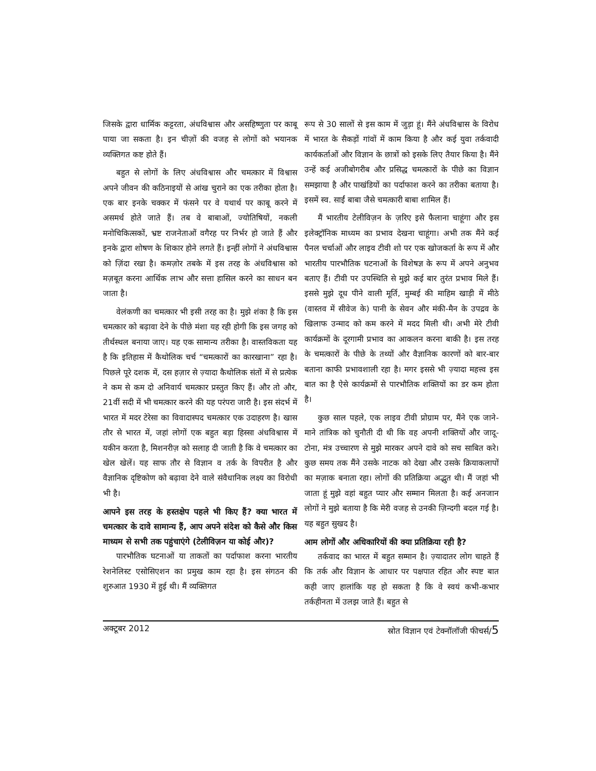जिसके द्वारा धार्मिक कट्टरता, अंधविश्वास और असहिष्णुता पर काबू पाया जा सकता है। इन चीज़ों की वजह से लोगों को भयानक व्यक्तिगत कष्ट होते हैं।
बहुत से लोगों के लिए अंधविश्वास और चमत्कार में विश्वास अपने जीवन की कठिनाइयों से आंख चुराने का एक तरीका होता है। एक बार इनके चक्कर में फंसने पर वे यथार्थ पर काबू करने में असमर्थ होते जाते हैं। तब वे बाबाओं, ज्योतिषियों, नकली मनोचिकित्सकों, भ्रष्ट राजनेताओं वगैरह पर निर्भर हो जाते हैं और इनके द्वारा शोषण के शिकार होने लगते हैं। इन्हीं लोगों ने अंधविश्वास को ज़िंदा रखा है। कमज़ोर तबके में इस तरह के अंधविश्वास को मज़बूत करना आर्थिक लाभ और सत्ता हासिल करने का साधन बन जाता है।
वेलंकणी का चमत्कार भी इसी तरह का है। मुझे शंका है कि इस चमत्कार को बढ़ावा देने के पीछे मंशा यह रही होगी कि इस जगह को तीर्थस्थल बनाया जाए। यह एक सामान्य तरीका है। वास्तविकता यह है कि इतिहास में कैथोलिक चर्च “चमत्कारों का कारखाना” रहा है। पिछले पूरे दशक में, दस हज़ार से ज़्यादा कैथोलिक संतों में से प्रत्येक ने कम से कम दो अनिवार्य चमत्कार प्रस्तुत किए हैं। और तो और, 21वीं सदी में भी चमत्कार करने की यह परंपरा जारी है। इस संदर्भ में भारत में मदर टेरेसा का विवादास्पद चमत्कार एक उदाहरण है। खास तौर से भारत में, जहां लोगों एक बहुत बड़ा हिस्सा अंधविश्वास में यकीन करता है, मिशनरीज़ को सलाह दी जाती है कि वे चमत्कार का खेल खेलें। यह साफ तौर से विज्ञान व तर्क के विपरीत है और वैज्ञानिक दृष्टिकोण को बढ़ावा देने वाले संवैधानिक लक्ष्य का विरोधी भी है।
आपने इस तरह के हस्तक्षेप पहले भी किए हैं? क्या भारत में चमत्कार के दावे सामान्य हैं, आप अपने संदेश को कैसे और किस माध्यम से सभी तक पहुंचाएंगे (टेलीविज़न या कोई और)?
पारभौतिक घटनाओं या ताकतों का पर्दाफाश करना भारतीय रेशनेलिस्ट एसोसिएशन का प्रमुख काम रहा है। इस संगठन की शुरुआत 1930 में हुई थी। मैं व्यक्तिगत
रूप से 30 सालों से इस काम में जुड़ा हूं। मैंने अंधविश्वास के विरोध में भारत के सैकड़ों गांवों में काम किया है और कई युवा तर्कवादी कार्यकर्ताओं और विज्ञान के छात्रों को इसके लिए तैयार किया है। मैंने उन्हें कई अजीबोगरीब और प्रसिद्ध चमत्कारों के पीछे का विज्ञान समझाया है और पाखंडियों का पर्दाफाश करने का तरीका बताया है। इसमें स्व. साईं बाबा जैसे चमत्कारी बाबा शामिल हैं।
मैं भारतीय टेलीविज़न के ज़रिए इसे फैलाना चाहूंगा और इस इलेक्ट्रॉनिक माध्यम का प्रभाव देखना चाहूंगा। अभी तक मैंने कई पैनल चर्चाओं और लाइव टीवी शो पर एक खोजकर्ता के रूप में और भारतीय पारभौतिक घटनाओं के विशेषज्ञ के रूप में अपने अनुभव बताए हैं। टीवी पर उपस्थिति से मुझे कई बार तुरंत प्रभाव मिले हैं। इससे मुझे दूध पीने वाली मूर्ति, मुम्बई की माहिम खाड़ी में मीठे (वास्तव में सीवेज के) पानी के सेवन और मंकी-मैन के उपद्रव के खिलाफ उन्माद को कम करने में मदद मिली थी। अभी मेरे टीवी कार्यक्रमों के दूरगामी प्रभाव का आकलन करना बाकी है। इस तरह के चमत्कारों के पीछे के तथ्यों और वैज्ञानिक कारणों को बार-बार बताना काफी प्रभावशाली रहा है। मगर इससे भी ज़्यादा महत्त्व इस बात का है ऐसे कार्यक्रमों से पारभौतिक शक्तियों का डर कम होता है।
कुछ साल पहले, एक लाइव टीवी प्रोग्राम पर, मैंने एक जाने-माने तांत्रिक को चुनौती दी थी कि वह अपनी शक्तियों और जादू-टोना, मंत्र उच्चारण से मुझे मारकर अपने दावे को सच साबित करे। कुछ समय तक मैंने उसके नाटक को देखा और उसके क्रियाकलापों का मज़ाक बनाता रहा। लोगों की प्रतिक्रिया अद्भुत थी। मैं जहां भी जाता हूं मुझे वहां बहुत प्यार और सम्मान मिलता है। कई अनजान लोगों ने मुझे बताया है कि मेरी वजह से उनकी ज़िन्दगी बदल गई है। यह बहुत सुखद है।
आम लोगों और अधिकारियों की क्या प्रतिक्रिया रही है?
तर्कवाद का भारत में बहुत सम्मान है। ज़्यादातर लोग चाहते हैं कि तर्क और विज्ञान के आधार पर पक्षपात रहित और स्पष्ट बात कही जाए हालांकि यह हो सकता है कि वे स्वयं कभी-कभार तर्कहीनता में उलझ जाते हैं। बहुत से
अक्टूबर 2012 स्रोत विज्ञान एवं टेक्नॉलॉजी फीचर्स/5